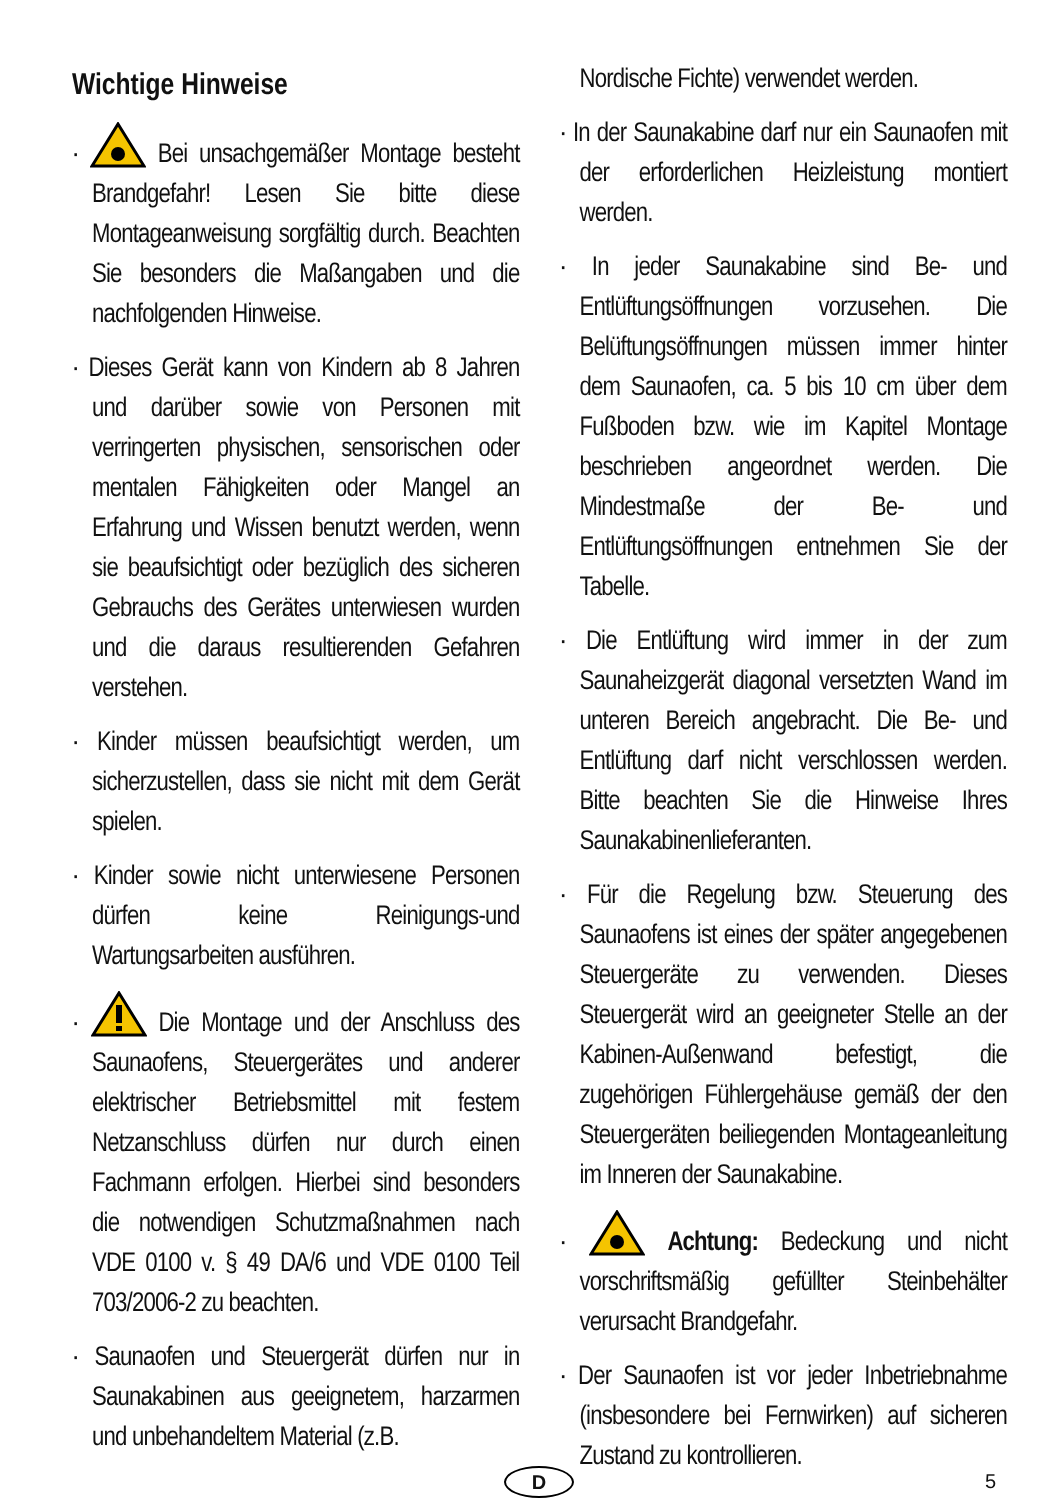Wichtige Hinweise
· Bei unsachgemäßer Montage besteht Brandgefahr! Lesen Sie bitte diese Montageanweisung sorgfältig durch. Beachten Sie besonders die Maßangaben und die nachfolgenden Hinweise.
· Dieses Gerät kann von Kindern ab 8 Jahren und darüber sowie von Personen mit verringerten physischen, sensorischen oder mentalen Fähigkeiten oder Mangel an Erfahrung und Wissen benutzt werden, wenn sie beaufsichtigt oder bezüglich des sicheren Gebrauchs des Gerätes unterwiesen wurden und die daraus resultierenden Gefahren verstehen.
· Kinder müssen beaufsichtigt werden, um sicherzustellen, dass sie nicht mit dem Gerät spielen.
· Kinder sowie nicht unterwiesene Personen dürfen keine Reinigungs-und Wartungsarbeiten ausführen.
· Die Montage und der Anschluss des Saunaofens, Steuergerätes und anderer elektrischer Betriebsmittel mit festem Netzanschluss dürfen nur durch einen Fachmann erfolgen. Hierbei sind besonders die notwendigen Schutzmaßnahmen nach VDE 0100 v. § 49 DA/6 und VDE 0100 Teil 703/2006-2 zu beachten.
· Saunaofen und Steuergerät dürfen nur in Saunakabinen aus geeignetem, harzarmen und unbehandeltem Material (z.B.
Nordische Fichte) verwendet werden.
· In der Saunakabine darf nur ein Saunaofen mit der erforderlichen Heizleistung montiert werden.
· In jeder Saunakabine sind Be- und Entlüftungsöffnungen vorzusehen. Die Belüftungsöffnungen müssen immer hinter dem Saunaofen, ca. 5 bis 10 cm über dem Fußboden bzw. wie im Kapitel Montage beschrieben angeordnet werden. Die Mindestmaße der Be- und Entlüftungsöffnungen entnehmen Sie der Tabelle.
· Die Entlüftung wird immer in der zum Saunaheizgerät diagonal versetzten Wand im unteren Bereich angebracht. Die Be- und Entlüftung darf nicht verschlossen werden. Bitte beachten Sie die Hinweise Ihres Saunakabinenlieferanten.
· Für die Regelung bzw. Steuerung des Saunaofens ist eines der später angegebenen Steuergeräte zu verwenden. Dieses Steuergerät wird an geeigneter Stelle an der Kabinen-Außenwand befestigt, die zugehörigen Fühlergehäuse gemäß der den Steuergeräten beiliegenden Montageanleitung im Inneren der Saunakabine.
· Achtung: Bedeckung und nicht vorschriftsmäßig gefüllter Steinbehälter verursacht Brandgefahr.
· Der Saunaofen ist vor jeder Inbetriebnahme (insbesondere bei Fernwirken) auf sicheren Zustand zu kontrollieren.
D 5